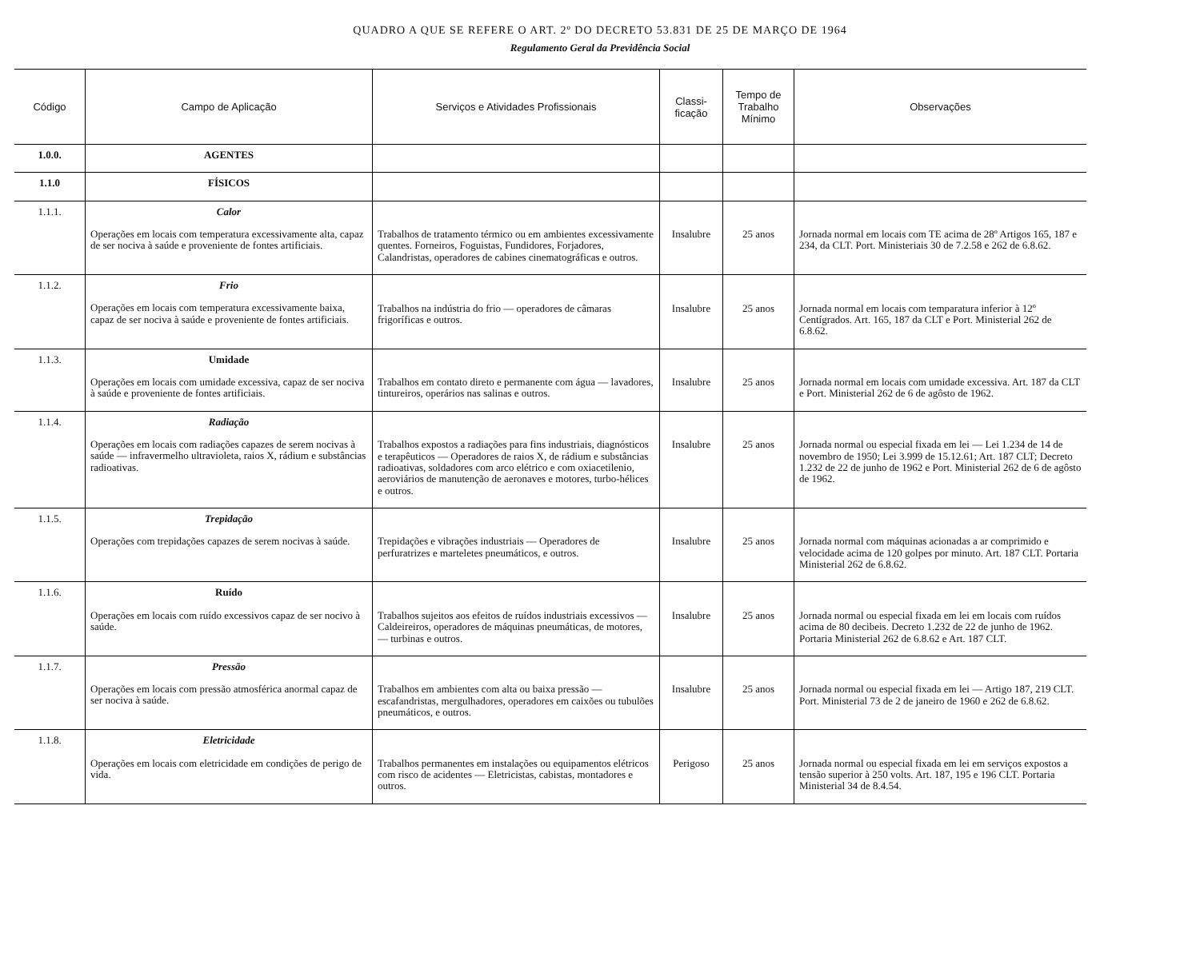QUADRO A QUE SE REFERE O ART. 2º DO DECRETO 53.831 DE 25 DE MARÇO DE 1964
Regulamento Geral da Previdência Social
| Código | Campo de Aplicação | Serviços e Atividades Profissionais | Classi-ficação | Tempo de Trabalho Mínimo | Observações |
| --- | --- | --- | --- | --- | --- |
| 1.0.0. | AGENTES | | | | |
| 1.1.0 | FÍSICOS | | | | |
| 1.1.1. | Calor Operações em locais com temperatura excessivamente alta, capaz de ser nociva à saúde e proveniente de fontes artificiais. | Trabalhos de tratamento térmico ou em ambientes excessivamente quentes. Forneiros, Foguistas, Fundidores, Forjadores, Calandristas, operadores de cabines cinematográficas e outros. | Insalubre | 25 anos | Jornada normal em locais com TE acima de 28º Artigos 165, 187 e 234, da CLT. Port. Ministeriais 30 de 7.2.58 e 262 de 6.8.62. |
| 1.1.2. | Frio Operações em locais com temperatura excessivamente baixa, capaz de ser nociva à saúde e proveniente de fontes artificiais. | Trabalhos na indústria do frio — operadores de câmaras frigoríficas e outros. | Insalubre | 25 anos | Jornada normal em locais com temparatura inferior à 12º Centígrados. Art. 165, 187 da CLT e Port. Ministerial 262 de 6.8.62. |
| 1.1.3. | Umidade Operações em locais com umidade excessiva, capaz de ser nociva à saúde e proveniente de fontes artificiais. | Trabalhos em contato direto e permanente com água — lavadores, tintureiros, operários nas salinas e outros. | Insalubre | 25 anos | Jornada normal em locais com umidade excessiva. Art. 187 da CLT e Port. Ministerial 262 de 6 de agôsto de 1962. |
| 1.1.4. | Radiação Operações em locais com radiações capazes de serem nocivas à saúde — infravermelho ultravioleta, raios X, rádium e substâncias radioativas. | Trabalhos expostos a radiações para fins industriais, diagnósticos e terapêuticos — Operadores de raios X, de rádium e substâncias radioativas, soldadores com arco elétrico e com oxiacetilenio, aeroviários de manutenção de aeronaves e motores, turbo-hélices e outros. | Insalubre | 25 anos | Jornada normal ou especial fixada em lei — Lei 1.234 de 14 de novembro de 1950; Lei 3.999 de 15.12.61; Art. 187 CLT; Decreto 1.232 de 22 de junho de 1962 e Port. Ministerial 262 de 6 de agôsto de 1962. |
| 1.1.5. | Trepidação Operações com trepidações capazes de serem nocivas à saúde. | Trepidações e vibrações industriais — Operadores de perfuratrizes e marteletes pneumáticos, e outros. | Insalubre | 25 anos | Jornada normal com máquinas acionadas a ar comprimido e velocidade acima de 120 golpes por minuto. Art. 187 CLT. Portaria Ministerial 262 de 6.8.62. |
| 1.1.6. | Ruído Operações em locais com ruído excessivos capaz de ser nocivo à saúde. | Trabalhos sujeitos aos efeitos de ruídos industriais excessivos — Caldeireiros, operadores de máquinas pneumáticas, de motores, — turbinas e outros. | Insalubre | 25 anos | Jornada normal ou especial fixada em lei em locais com ruídos acima de 80 decibeis. Decreto 1.232 de 22 de junho de 1962. Portaria Ministerial 262 de 6.8.62 e Art. 187 CLT. |
| 1.1.7. | Pressão Operações em locais com pressão atmosférica anormal capaz de ser nociva à saúde. | Trabalhos em ambientes com alta ou baixa pressão — escafandristas, mergulhadores, operadores em caixões ou tubulões pneumáticos, e outros. | Insalubre | 25 anos | Jornada normal ou especial fixada em lei — Artigo 187, 219 CLT. Port. Ministerial 73 de 2 de janeiro de 1960 e 262 de 6.8.62. |
| 1.1.8. | Eletricidade Operações em locais com eletricidade em condições de perigo de vida. | Trabalhos permanentes em instalações ou equipamentos elétricos com risco de acidentes — Eletricistas, cabistas, montadores e outros. | Perigoso | 25 anos | Jornada normal ou especial fixada em lei em serviços expostos a tensão superior à 250 volts. Art. 187, 195 e 196 CLT. Portaria Ministerial 34 de 8.4.54. |